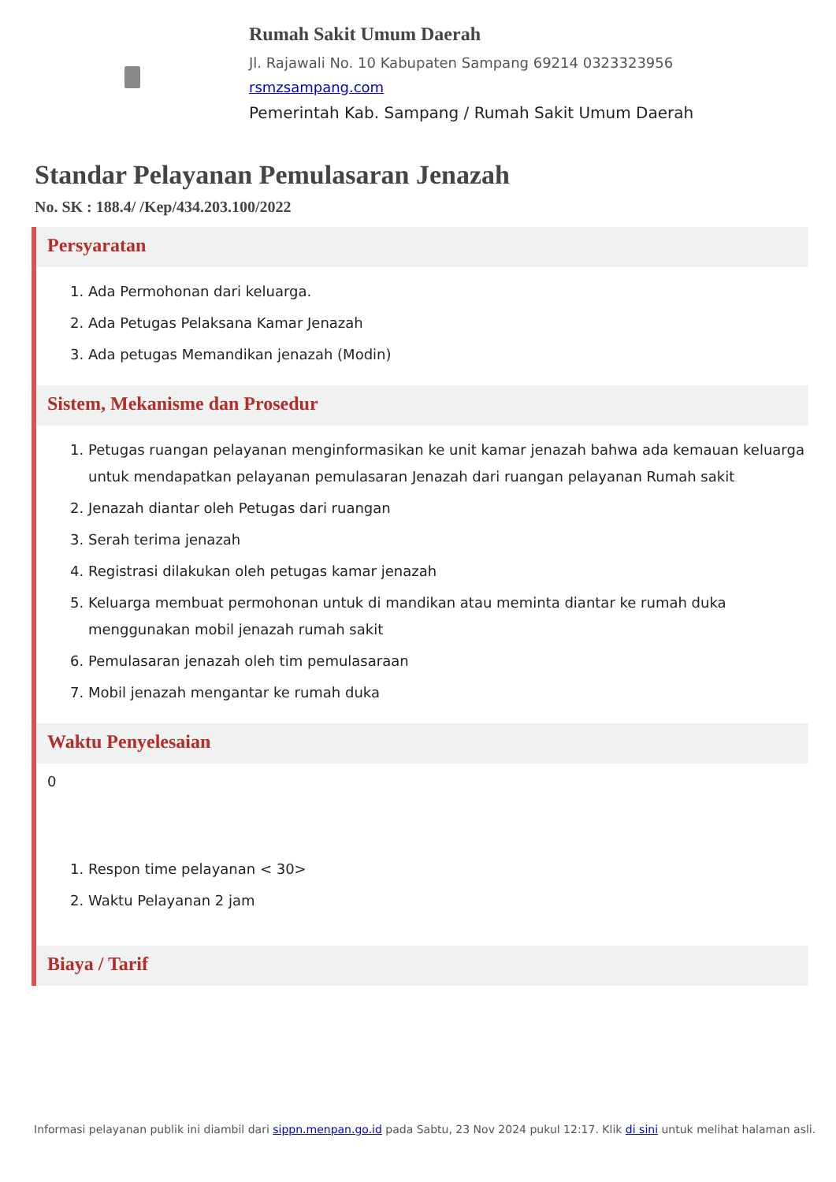Rumah Sakit Umum Daerah
Jl. Rajawali No. 10 Kabupaten Sampang 69214 0323323956
rsmzsampang.com
Pemerintah Kab. Sampang / Rumah Sakit Umum Daerah
Standar Pelayanan Pemulasaran Jenazah
No. SK : 188.4/ /Kep/434.203.100/2022
Persyaratan
1. Ada Permohonan dari keluarga.
2. Ada Petugas Pelaksana Kamar Jenazah
3. Ada petugas Memandikan jenazah (Modin)
Sistem, Mekanisme dan Prosedur
1. Petugas ruangan pelayanan menginformasikan ke unit kamar jenazah bahwa ada kemauan keluarga untuk mendapatkan pelayanan pemulasaran Jenazah dari ruangan pelayanan Rumah sakit
2. Jenazah diantar oleh Petugas dari ruangan
3. Serah terima jenazah
4. Registrasi dilakukan oleh petugas kamar jenazah
5. Keluarga membuat permohonan untuk di mandikan atau meminta diantar ke rumah duka menggunakan mobil jenazah rumah sakit
6. Pemulasaran jenazah oleh tim pemulasaraan
7. Mobil jenazah mengantar ke rumah duka
Waktu Penyelesaian
0
1. Respon time pelayanan < 30>
2. Waktu Pelayanan 2 jam
Biaya / Tarif
Informasi pelayanan publik ini diambil dari sippn.menpan.go.id pada Sabtu, 23 Nov 2024 pukul 12:17. Klik di sini untuk melihat halaman asli.